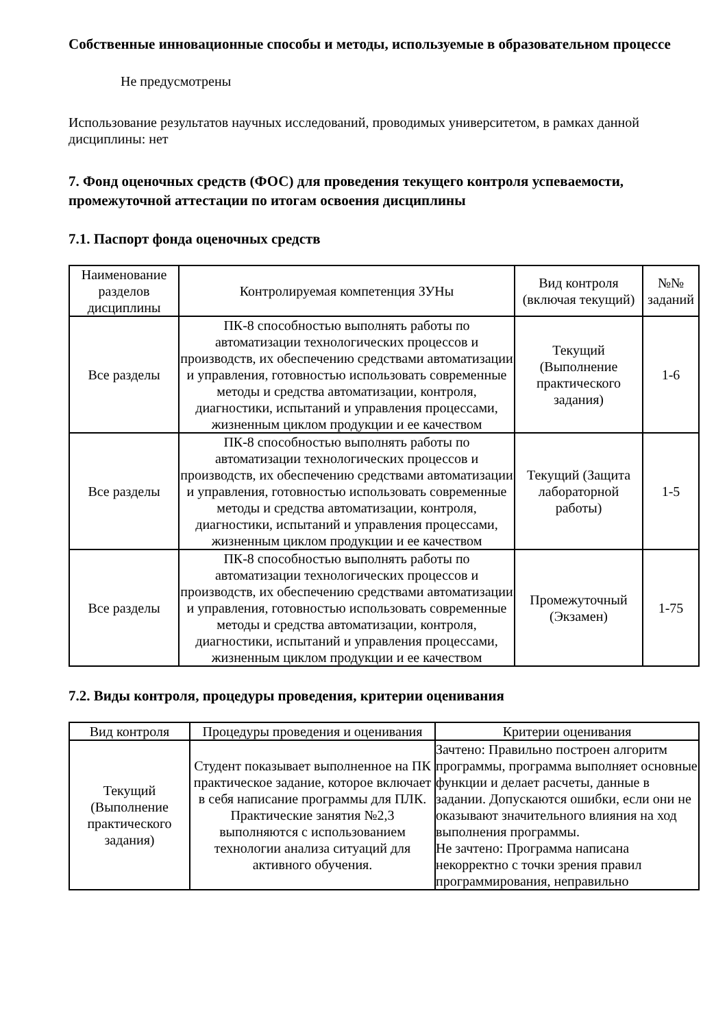Собственные инновационные способы и методы, используемые в образовательном процессе
Не предусмотрены
Использование результатов научных исследований, проводимых университетом, в рамках данной дисциплины: нет
7. Фонд оценочных средств (ФОС) для проведения текущего контроля успеваемости, промежуточной аттестации по итогам освоения дисциплины
7.1. Паспорт фонда оценочных средств
| Наименование разделов дисциплины | Контролируемая компетенция ЗУНы | Вид контроля (включая текущий) | №№ заданий |
| --- | --- | --- | --- |
| Все разделы | ПК-8 способностью выполнять работы по автоматизации технологических процессов и производств, их обеспечению средствами автоматизации и управления, готовностью использовать современные методы и средства автоматизации, контроля, диагностики, испытаний и управления процессами, жизненным циклом продукции и ее качеством | Текущий (Выполнение практического задания) | 1-6 |
| Все разделы | ПК-8 способностью выполнять работы по автоматизации технологических процессов и производств, их обеспечению средствами автоматизации и управления, готовностью использовать современные методы и средства автоматизации, контроля, диагностики, испытаний и управления процессами, жизненным циклом продукции и ее качеством | Текущий (Защита лабораторной работы) | 1-5 |
| Все разделы | ПК-8 способностью выполнять работы по автоматизации технологических процессов и производств, их обеспечению средствами автоматизации и управления, готовностью использовать современные методы и средства автоматизации, контроля, диагностики, испытаний и управления процессами, жизненным циклом продукции и ее качеством | Промежуточный (Экзамен) | 1-75 |
7.2. Виды контроля, процедуры проведения, критерии оценивания
| Вид контроля | Процедуры проведения и оценивания | Критерии оценивания |
| --- | --- | --- |
| Текущий (Выполнение практического задания) | Студент показывает выполненное на ПК практическое задание, которое включает в себя написание программы для ПЛК. Практические занятия №2,3 выполняются с использованием технологии анализа ситуаций для активного обучения. | Зачтено: Правильно построен алгоритм программы, программа выполняет основные функции и делает расчеты, данные в задании. Допускаются ошибки, если они не оказывают значительного влияния на ход выполнения программы. Не зачтено: Программа написана некорректно с точки зрения правил программирования, неправильно |